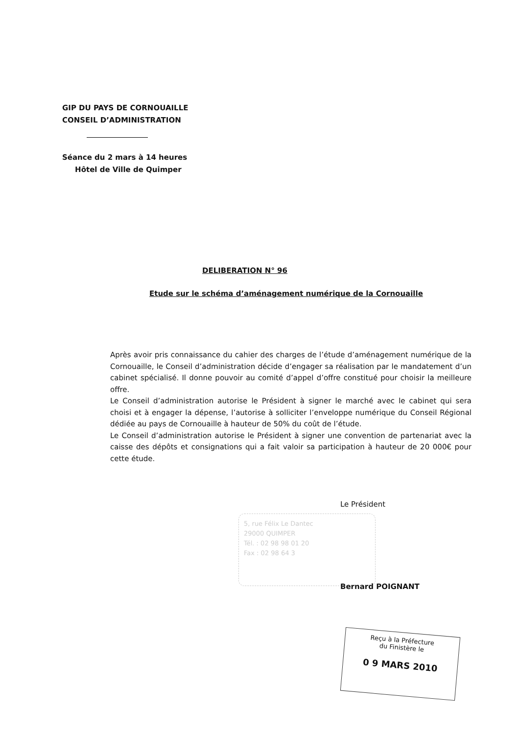GIP DU PAYS DE CORNOUAILLE
CONSEIL D’ADMINISTRATION
Séance du 2 mars à 14 heures
Hôtel de Ville de Quimper
DELIBERATION N° 96
Etude sur le schéma d’aménagement numérique de la Cornouaille
Après avoir pris connaissance du cahier des charges de l’étude d’aménagement numérique de la Cornouaille, le Conseil d’administration décide d’engager sa réalisation par le mandatement d’un cabinet spécialisé. Il donne pouvoir au comité d’appel d’offre constitué pour choisir la meilleure offre.
Le Conseil d’administration autorise le Président à signer le marché avec le cabinet qui sera choisi et à engager la dépense, l’autorise à solliciter l’enveloppe numérique du Conseil Régional dédiée au pays de Cornouaille à hauteur de 50% du coût de l’étude.
Le Conseil d’administration autorise le Président à signer une convention de partenariat avec la caisse des dépôts et consignations qui a fait valoir sa participation à hauteur de 20 000€ pour cette étude.
Le Président
5, rue Félix Le Dantec
29000 QUIMPER
Tél. : 02 98 98 01 20
Fax : 02 98 64 3
Bernard POIGNANT
Reçu à la Préfecture
du Finistère le
0 9 MARS 2010